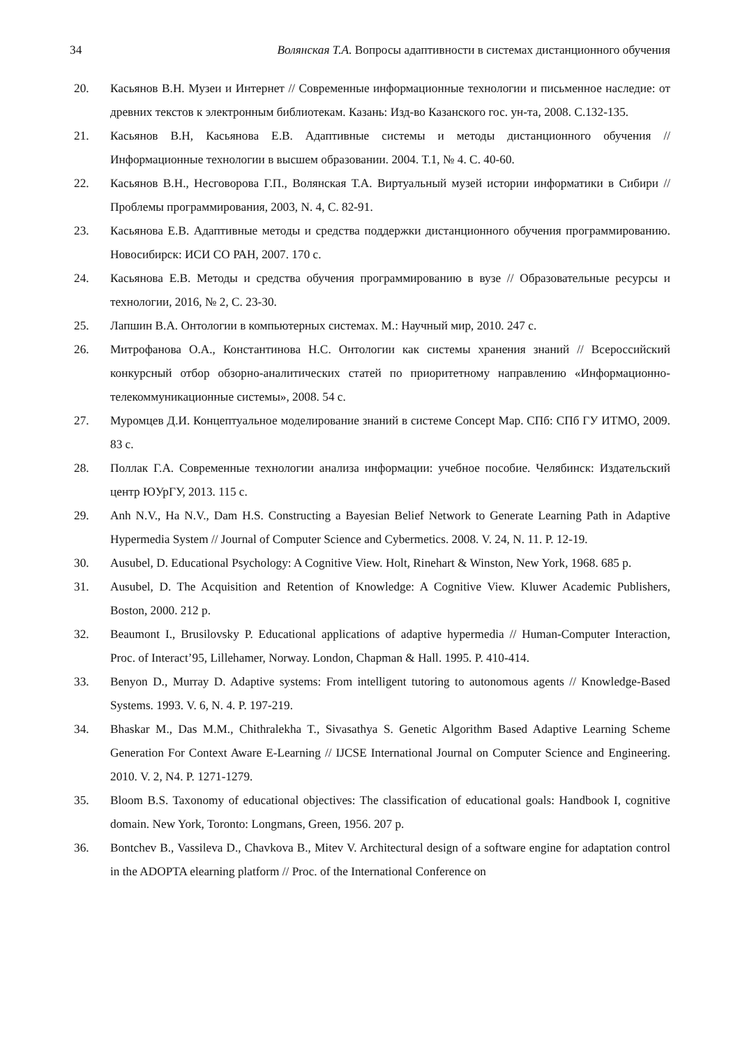34 Волянская Т.А. Вопросы адаптивности в системах дистанционного обучения
20. Касьянов В.Н. Музеи и Интернет // Современные информационные технологии и письменное наследие: от древних текстов к электронным библиотекам. Казань: Изд-во Казанского гос. ун-та, 2008. С.132-135.
21. Касьянов В.Н, Касьянова Е.В. Адаптивные системы и методы дистанционного обучения // Информационные технологии в высшем образовании. 2004. Т.1, № 4. С. 40-60.
22. Касьянов В.Н., Несговорова Г.П., Волянская Т.А. Виртуальный музей истории информатики в Сибири // Проблемы программирования, 2003, N. 4, С. 82-91.
23. Касьянова Е.В. Адаптивные методы и средства поддержки дистанционного обучения программированию. Новосибирск: ИСИ СО РАН, 2007. 170 с.
24. Касьянова Е.В. Методы и средства обучения программированию в вузе // Образовательные ресурсы и технологии, 2016, № 2, С. 23-30.
25. Лапшин В.А. Онтологии в компьютерных системах. М.: Научный мир, 2010. 247 с.
26. Митрофанова О.А., Константинова Н.С. Онтологии как системы хранения знаний // Всероссийский конкурсный отбор обзорно-аналитических статей по приоритетному направлению «Информационно-телекоммуникационные системы», 2008. 54 с.
27. Муромцев Д.И. Концептуальное моделирование знаний в системе Concept Map. СПб: СПб ГУ ИТМО, 2009. 83 с.
28. Поллак Г.А. Современные технологии анализа информации: учебное пособие. Челябинск: Издательский центр ЮУрГУ, 2013. 115 с.
29. Anh N.V., Ha N.V., Dam H.S. Constructing a Bayesian Belief Network to Generate Learning Path in Adaptive Hypermedia System // Journal of Computer Science and Cybermetics. 2008. V. 24, N. 11. P. 12-19.
30. Ausubel, D. Educational Psychology: A Cognitive View. Holt, Rinehart & Winston, New York, 1968. 685 p.
31. Ausubel, D. The Acquisition and Retention of Knowledge: A Cognitive View. Kluwer Academic Publishers, Boston, 2000. 212 p.
32. Beaumont I., Brusilovsky P. Educational applications of adaptive hypermedia // Human-Computer Interaction, Proc. of Interact’95, Lillehamer, Norway. London, Chapman & Hall. 1995. P. 410-414.
33. Benyon D., Murray D. Adaptive systems: From intelligent tutoring to autonomous agents // Knowledge-Based Systems. 1993. V. 6, N. 4. P. 197-219.
34. Bhaskar M., Das M.M., Chithralekha T., Sivasathya S. Genetic Algorithm Based Adaptive Learning Scheme Generation For Context Aware E-Learning // IJCSE International Journal on Computer Science and Engineering. 2010. V. 2, N4. P. 1271-1279.
35. Bloom B.S. Taxonomy of educational objectives: The classification of educational goals: Handbook I, cognitive domain. New York, Toronto: Longmans, Green, 1956. 207 p.
36. Bontchev B., Vassileva D., Chavkova B., Mitev V. Architectural design of a software engine for adaptation control in the ADOPTA elearning platform // Proc. of the International Conference on